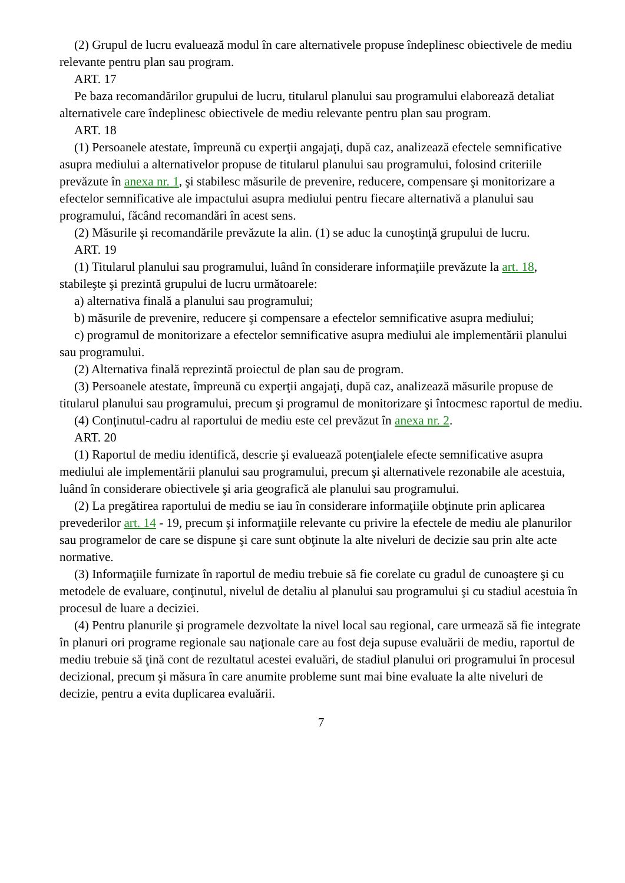(2) Grupul de lucru evaluează modul în care alternativele propuse îndeplinesc obiectivele de mediu relevante pentru plan sau program.
ART. 17
Pe baza recomandărilor grupului de lucru, titularul planului sau programului elaborează detaliat alternativele care îndeplinesc obiectivele de mediu relevante pentru plan sau program.
ART. 18
(1) Persoanele atestate, împreună cu experţii angajaţi, după caz, analizează efectele semnificative asupra mediului a alternativelor propuse de titularul planului sau programului, folosind criteriile prevăzute în anexa nr. 1, şi stabilesc măsurile de prevenire, reducere, compensare şi monitorizare a efectelor semnificative ale impactului asupra mediului pentru fiecare alternativă a planului sau programului, făcând recomandări în acest sens.
(2) Măsurile şi recomandările prevăzute la alin. (1) se aduc la cunoştinţă grupului de lucru.
ART. 19
(1) Titularul planului sau programului, luând în considerare informaţiile prevăzute la art. 18, stabileşte şi prezintă grupului de lucru următoarele:
a) alternativa finală a planului sau programului;
b) măsurile de prevenire, reducere şi compensare a efectelor semnificative asupra mediului;
c) programul de monitorizare a efectelor semnificative asupra mediului ale implementării planului sau programului.
(2) Alternativa finală reprezintă proiectul de plan sau de program.
(3) Persoanele atestate, împreună cu experţii angajaţi, după caz, analizează măsurile propuse de titularul planului sau programului, precum şi programul de monitorizare şi întocmesc raportul de mediu.
(4) Conţinutul-cadru al raportului de mediu este cel prevăzut în anexa nr. 2.
ART. 20
(1) Raportul de mediu identifică, descrie şi evaluează potenţialele efecte semnificative asupra mediului ale implementării planului sau programului, precum şi alternativele rezonabile ale acestuia, luând în considerare obiectivele şi aria geografică ale planului sau programului.
(2) La pregătirea raportului de mediu se iau în considerare informaţiile obţinute prin aplicarea prevederilor art. 14 - 19, precum şi informaţiile relevante cu privire la efectele de mediu ale planurilor sau programelor de care se dispune şi care sunt obţinute la alte niveluri de decizie sau prin alte acte normative.
(3) Informaţiile furnizate în raportul de mediu trebuie să fie corelate cu gradul de cunoaştere şi cu metodele de evaluare, conţinutul, nivelul de detaliu al planului sau programului şi cu stadiul acestuia în procesul de luare a deciziei.
(4) Pentru planurile şi programele dezvoltate la nivel local sau regional, care urmează să fie integrate în planuri ori programe regionale sau naţionale care au fost deja supuse evaluării de mediu, raportul de mediu trebuie să ţină cont de rezultatul acestei evaluări, de stadiul planului ori programului în procesul decizional, precum şi măsura în care anumite probleme sunt mai bine evaluate la alte niveluri de decizie, pentru a evita duplicarea evaluării.
7